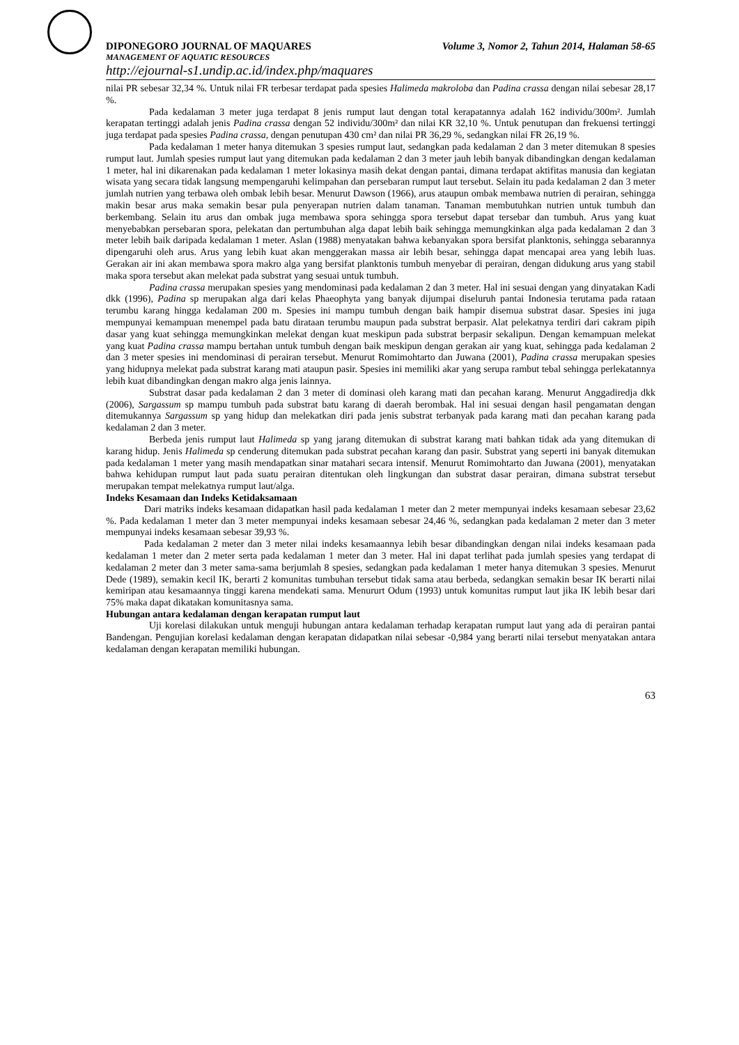DIPONEGORO JOURNAL OF MAQUARES Volume 3, Nomor 2, Tahun 2014, Halaman 58-65
MANAGEMENT OF AQUATIC RESOURCES
http://ejournal-s1.undip.ac.id/index.php/maquares
nilai PR sebesar 32,34 %. Untuk nilai FR terbesar terdapat pada spesies Halimeda makroloba dan Padina crassa dengan nilai sebesar 28,17 %.
Pada kedalaman 3 meter juga terdapat 8 jenis rumput laut dengan total kerapatannya adalah 162 individu/300m². Jumlah kerapatan tertinggi adalah jenis Padina crassa dengan 52 individu/300m² dan nilai KR 32,10 %. Untuk penutupan dan frekuensi tertinggi juga terdapat pada spesies Padina crassa, dengan penutupan 430 cm² dan nilai PR 36,29 %, sedangkan nilai FR 26,19 %.
Pada kedalaman 1 meter hanya ditemukan 3 spesies rumput laut, sedangkan pada kedalaman 2 dan 3 meter ditemukan 8 spesies rumput laut. Jumlah spesies rumput laut yang ditemukan pada kedalaman 2 dan 3 meter jauh lebih banyak dibandingkan dengan kedalaman 1 meter, hal ini dikarenakan pada kedalaman 1 meter lokasinya masih dekat dengan pantai, dimana terdapat aktifitas manusia dan kegiatan wisata yang secara tidak langsung mempengaruhi kelimpahan dan persebaran rumput laut tersebut. Selain itu pada kedalaman 2 dan 3 meter jumlah nutrien yang terbawa oleh ombak lebih besar. Menurut Dawson (1966), arus ataupun ombak membawa nutrien di perairan, sehingga makin besar arus maka semakin besar pula penyerapan nutrien dalam tanaman. Tanaman membutuhkan nutrien untuk tumbuh dan berkembang. Selain itu arus dan ombak juga membawa spora sehingga spora tersebut dapat tersebar dan tumbuh. Arus yang kuat menyebabkan persebaran spora, pelekatan dan pertumbuhan alga dapat lebih baik sehingga memungkinkan alga pada kedalaman 2 dan 3 meter lebih baik daripada kedalaman 1 meter. Aslan (1988) menyatakan bahwa kebanyakan spora bersifat planktonis, sehingga sebarannya dipengaruhi oleh arus. Arus yang lebih kuat akan menggerakan massa air lebih besar, sehingga dapat mencapai area yang lebih luas. Gerakan air ini akan membawa spora makro alga yang bersifat planktonis tumbuh menyebar di perairan, dengan didukung arus yang stabil maka spora tersebut akan melekat pada substrat yang sesuai untuk tumbuh.
Padina crassa merupakan spesies yang mendominasi pada kedalaman 2 dan 3 meter. Hal ini sesuai dengan yang dinyatakan Kadi dkk (1996), Padina sp merupakan alga dari kelas Phaeophyta yang banyak dijumpai diseluruh pantai Indonesia terutama pada rataan terumbu karang hingga kedalaman 200 m. Spesies ini mampu tumbuh dengan baik hampir disemua substrat dasar. Spesies ini juga mempunyai kemampuan menempel pada batu dirataan terumbu maupun pada substrat berpasir. Alat pelekatnya terdiri dari cakram pipih dasar yang kuat sehingga memungkinkan melekat dengan kuat meskipun pada substrat berpasir sekalipun. Dengan kemampuan melekat yang kuat Padina crassa mampu bertahan untuk tumbuh dengan baik meskipun dengan gerakan air yang kuat, sehingga pada kedalaman 2 dan 3 meter spesies ini mendominasi di perairan tersebut. Menurut Romimohtarto dan Juwana (2001), Padina crassa merupakan spesies yang hidupnya melekat pada substrat karang mati ataupun pasir. Spesies ini memiliki akar yang serupa rambut tebal sehingga perlekatannya lebih kuat dibandingkan dengan makro alga jenis lainnya.
Substrat dasar pada kedalaman 2 dan 3 meter di dominasi oleh karang mati dan pecahan karang. Menurut Anggadiredja dkk (2006), Sargassum sp mampu tumbuh pada substrat batu karang di daerah berombak. Hal ini sesuai dengan hasil pengamatan dengan ditemukannya Sargassum sp yang hidup dan melekatkan diri pada jenis substrat terbanyak pada karang mati dan pecahan karang pada kedalaman 2 dan 3 meter.
Berbeda jenis rumput laut Halimeda sp yang jarang ditemukan di substrat karang mati bahkan tidak ada yang ditemukan di karang hidup. Jenis Halimeda sp cenderung ditemukan pada substrat pecahan karang dan pasir. Substrat yang seperti ini banyak ditemukan pada kedalaman 1 meter yang masih mendapatkan sinar matahari secara intensif. Menurut Romimohtarto dan Juwana (2001), menyatakan bahwa kehidupan rumput laut pada suatu perairan ditentukan oleh lingkungan dan substrat dasar perairan, dimana substrat tersebut merupakan tempat melekatnya rumput laut/alga.
Indeks Kesamaan dan Indeks Ketidaksamaan
Dari matriks indeks kesamaan didapatkan hasil pada kedalaman 1 meter dan 2 meter mempunyai indeks kesamaan sebesar 23,62 %. Pada kedalaman 1 meter dan 3 meter mempunyai indeks kesamaan sebesar 24,46 %, sedangkan pada kedalaman 2 meter dan 3 meter mempunyai indeks kesamaan sebesar 39,93 %.
Pada kedalaman 2 meter dan 3 meter nilai indeks kesamaannya lebih besar dibandingkan dengan nilai indeks kesamaan pada kedalaman 1 meter dan 2 meter serta pada kedalaman 1 meter dan 3 meter. Hal ini dapat terlihat pada jumlah spesies yang terdapat di kedalaman 2 meter dan 3 meter sama-sama berjumlah 8 spesies, sedangkan pada kedalaman 1 meter hanya ditemukan 3 spesies. Menurut Dede (1989), semakin kecil IK, berarti 2 komunitas tumbuhan tersebut tidak sama atau berbeda, sedangkan semakin besar IK berarti nilai kemiripan atau kesamaannya tinggi karena mendekati sama. Menururt Odum (1993) untuk komunitas rumput laut jika IK lebih besar dari 75% maka dapat dikatakan komunitasnya sama.
Hubungan antara kedalaman dengan kerapatan rumput laut
Uji korelasi dilakukan untuk menguji hubungan antara kedalaman terhadap kerapatan rumput laut yang ada di perairan pantai Bandengan. Pengujian korelasi kedalaman dengan kerapatan didapatkan nilai sebesar -0,984 yang berarti nilai tersebut menyatakan antara kedalaman dengan kerapatan memiliki hubungan.
63